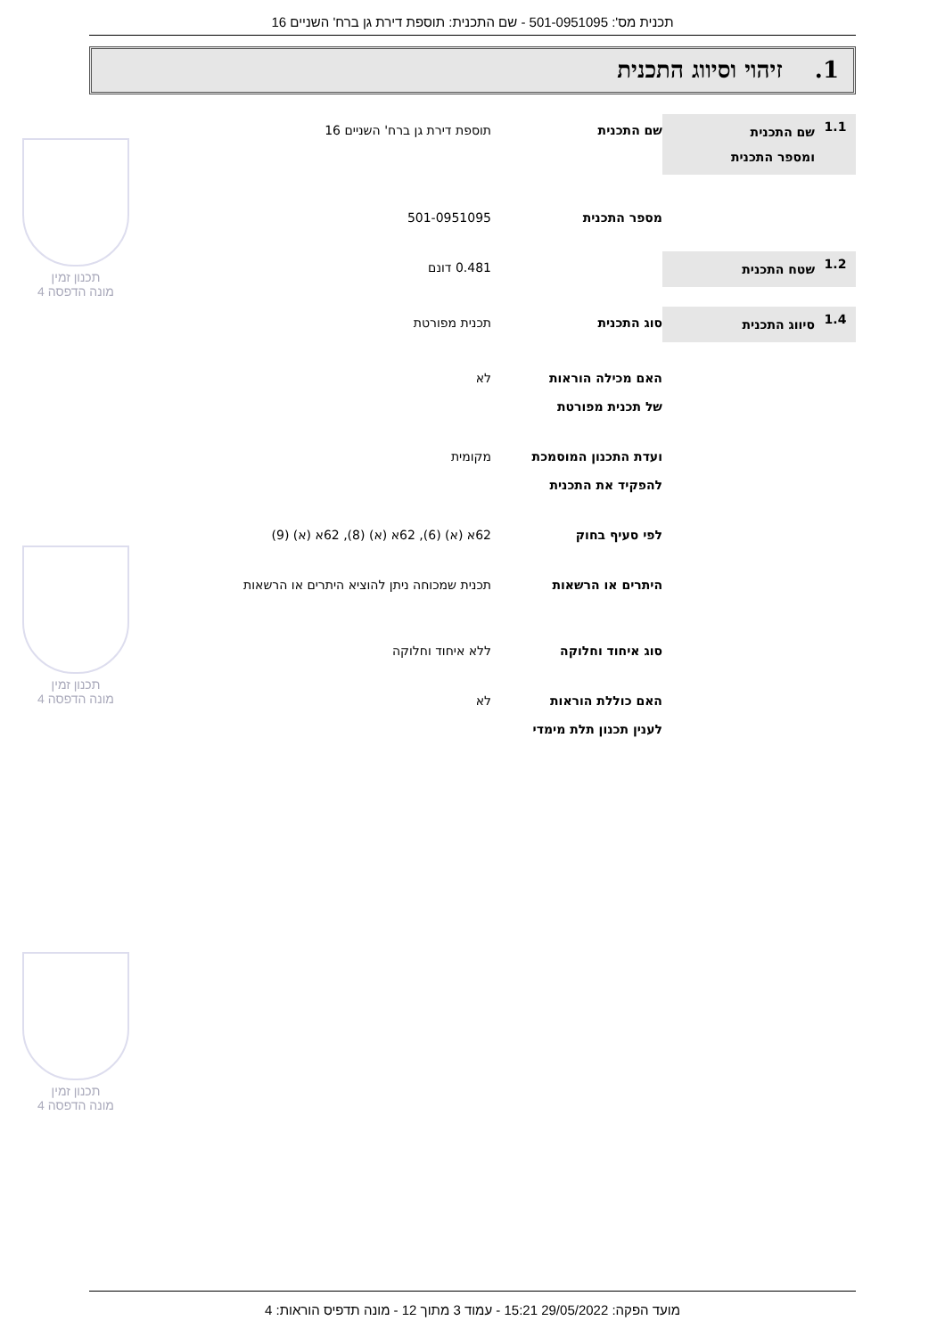תכנית מס': 501-0951095 - שם התכנית: תוספת דירת גן ברח' השניים 16
1. זיהוי וסיווג התכנית
1.1
שם התכנית
ומספר התכנית
שם התכנית תוספת דירת גן ברח' השניים 16
מספר התכנית 501-0951095
1.2
שטח התכנית
0.481 דונם
1.4
סיווג התכנית
סוג התכנית תכנית מפורטת
האם מכילה הוראות
של תכנית מפורטת
לא
ועדת התכנון המוסמכת
להפקיד את התכנית
מקומית
לפי סעיף בחוק 62א (א) (6), 62א (א) (8), 62א (א) (9)
היתרים או הרשאות תכנית שמכוחה ניתן להוציא היתרים או הרשאות
סוג איחוד וחלוקה ללא איחוד וחלוקה
האם כוללת הוראות
לענין תכנון תלת מימדי
לא
תכנון זמין
מונה הדפסה 4
תכנון זמין
מונה הדפסה 4
תכנון זמין
מונה הדפסה 4
מועד הפקה: 29/05/2022 15:21 - עמוד 3 מתוך 12 - מונה תדפיס הוראות: 4